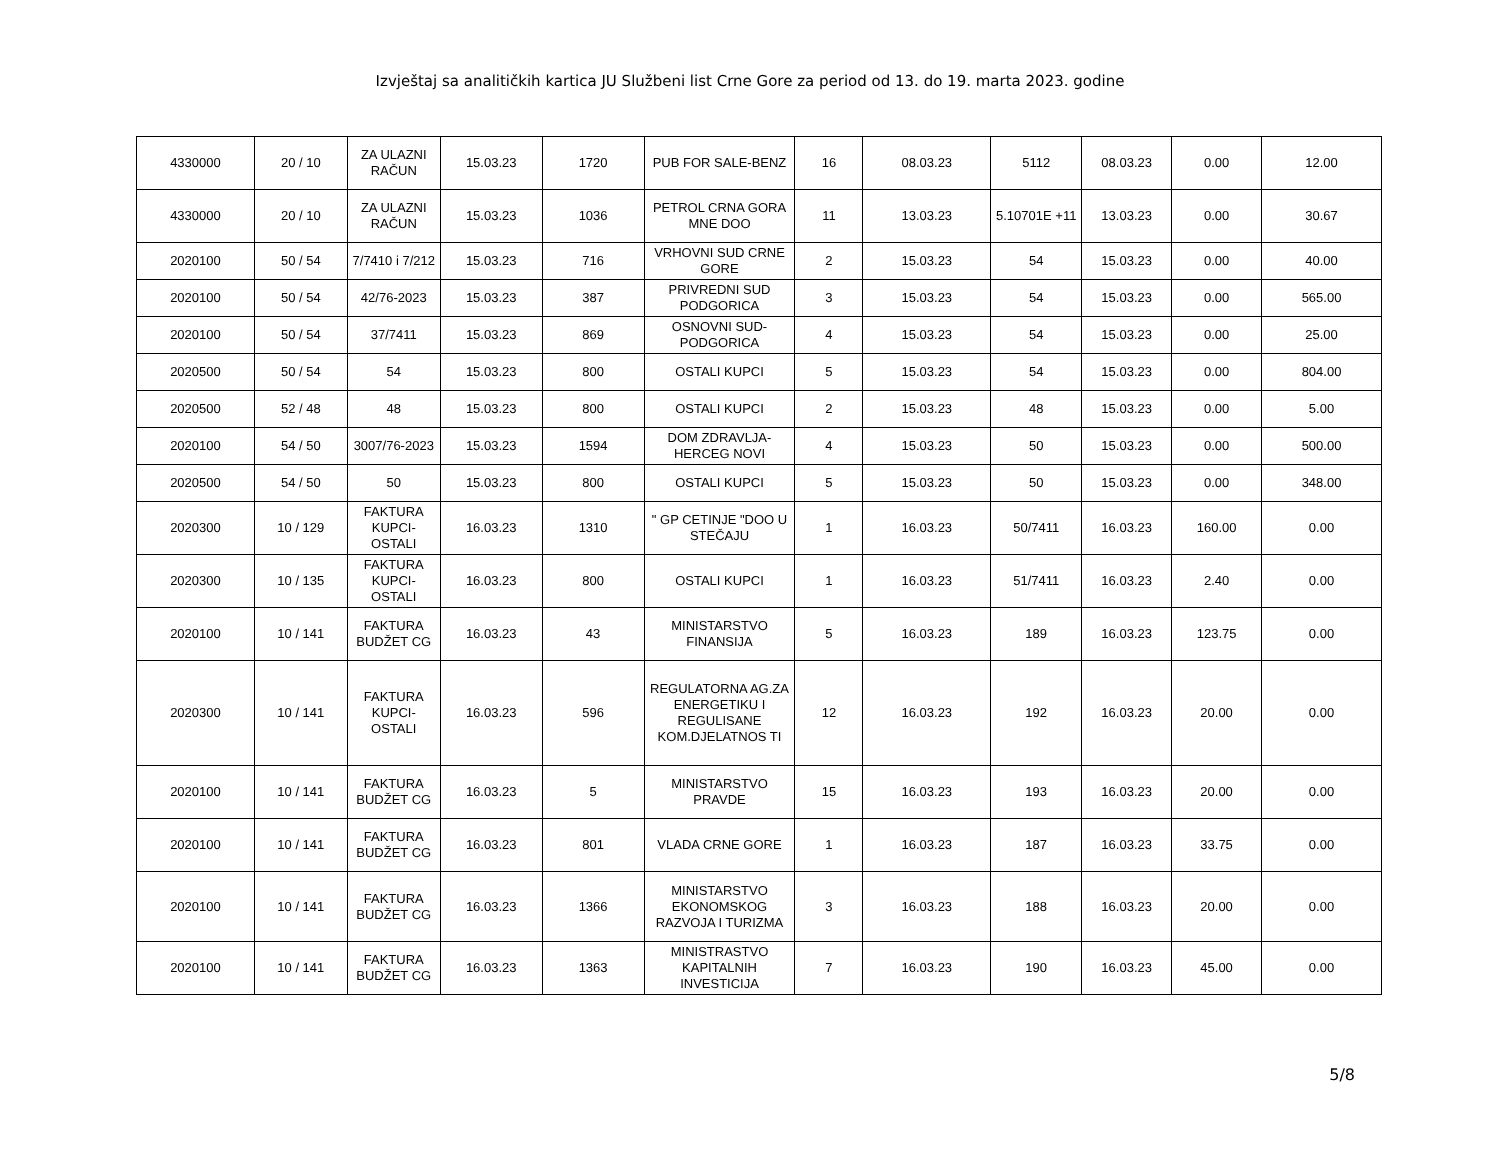Izvještaj sa analitičkih kartica JU Službeni list Crne Gore za period od 13. do 19. marta 2023. godine
| 4330000 | 20 / 10 | ZA ULAZNI RAČUN | 15.03.23 | 1720 | PUB FOR SALE-BENZ | 16 | 08.03.23 | 5112 | 08.03.23 | 0.00 | 12.00 |
| 4330000 | 20 / 10 | ZA ULAZNI RAČUN | 15.03.23 | 1036 | PETROL CRNA GORA MNE DOO | 11 | 13.03.23 | 5.10701E +11 | 13.03.23 | 0.00 | 30.67 |
| 2020100 | 50 / 54 | 7/7410 i 7/212 | 15.03.23 | 716 | VRHOVNI SUD CRNE GORE | 2 | 15.03.23 | 54 | 15.03.23 | 0.00 | 40.00 |
| 2020100 | 50 / 54 | 42/76-2023 | 15.03.23 | 387 | PRIVREDNI SUD PODGORICA | 3 | 15.03.23 | 54 | 15.03.23 | 0.00 | 565.00 |
| 2020100 | 50 / 54 | 37/7411 | 15.03.23 | 869 | OSNOVNI SUD-PODGORICA | 4 | 15.03.23 | 54 | 15.03.23 | 0.00 | 25.00 |
| 2020500 | 50 / 54 | 54 | 15.03.23 | 800 | OSTALI KUPCI | 5 | 15.03.23 | 54 | 15.03.23 | 0.00 | 804.00 |
| 2020500 | 52 / 48 | 48 | 15.03.23 | 800 | OSTALI KUPCI | 2 | 15.03.23 | 48 | 15.03.23 | 0.00 | 5.00 |
| 2020100 | 54 / 50 | 3007/76-2023 | 15.03.23 | 1594 | DOM ZDRAVLJA-HERCEG NOVI | 4 | 15.03.23 | 50 | 15.03.23 | 0.00 | 500.00 |
| 2020500 | 54 / 50 | 50 | 15.03.23 | 800 | OSTALI KUPCI | 5 | 15.03.23 | 50 | 15.03.23 | 0.00 | 348.00 |
| 2020300 | 10 / 129 | FAKTURA KUPCI-OSTALI | 16.03.23 | 1310 | " GP CETINJE "DOO U STEČAJU | 1 | 16.03.23 | 50/7411 | 16.03.23 | 160.00 | 0.00 |
| 2020300 | 10 / 135 | FAKTURA KUPCI-OSTALI | 16.03.23 | 800 | OSTALI KUPCI | 1 | 16.03.23 | 51/7411 | 16.03.23 | 2.40 | 0.00 |
| 2020100 | 10 / 141 | FAKTURA BUDŽET CG | 16.03.23 | 43 | MINISTARSTVO FINANSIJA | 5 | 16.03.23 | 189 | 16.03.23 | 123.75 | 0.00 |
| 2020300 | 10 / 141 | FAKTURA KUPCI-OSTALI | 16.03.23 | 596 | REGULATORNA AG.ZA ENERGETIKU I REGULISANE KOM.DJELATNOS TI | 12 | 16.03.23 | 192 | 16.03.23 | 20.00 | 0.00 |
| 2020100 | 10 / 141 | FAKTURA BUDŽET CG | 16.03.23 | 5 | MINISTARSTVO PRAVDE | 15 | 16.03.23 | 193 | 16.03.23 | 20.00 | 0.00 |
| 2020100 | 10 / 141 | FAKTURA BUDŽET CG | 16.03.23 | 801 | VLADA CRNE GORE | 1 | 16.03.23 | 187 | 16.03.23 | 33.75 | 0.00 |
| 2020100 | 10 / 141 | FAKTURA BUDŽET CG | 16.03.23 | 1366 | MINISTARSTVO EKONOMSKOG RAZVOJA I TURIZMA | 3 | 16.03.23 | 188 | 16.03.23 | 20.00 | 0.00 |
| 2020100 | 10 / 141 | FAKTURA BUDŽET CG | 16.03.23 | 1363 | MINISTRASTVO KAPITALNIH INVESTICIJA | 7 | 16.03.23 | 190 | 16.03.23 | 45.00 | 0.00 |
5/8